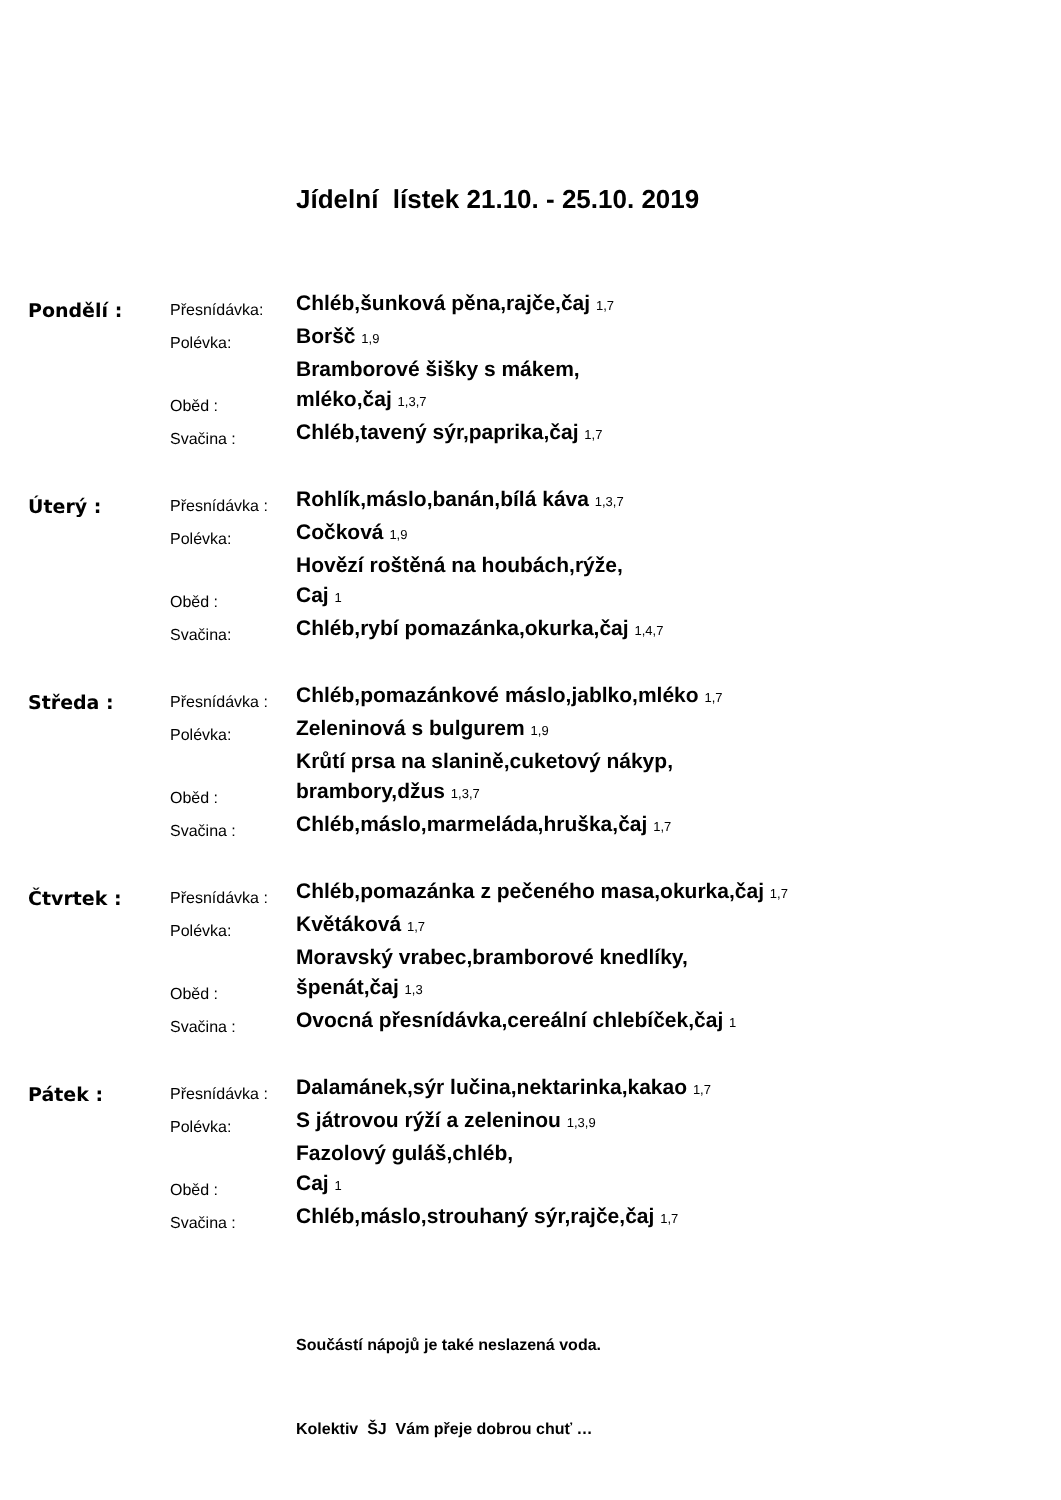Jídelní lístek 21.10. - 25.10. 2019
Pondělí :
Přesnídávka:
Chléb,šunková pěna,rajče,čaj 1,7
Polévka:
Boršč 1,9
Oběd :
Bramborové šišky s mákem,
mléko,čaj 1,3,7
Svačina :
Chléb,tavený sýr,paprika,čaj 1,7
Úterý :
Přesnídávka :
Rohlík,máslo,banán,bílá káva 1,3,7
Polévka:
Cočková 1,9
Oběd :
Hovězí roštěná na houbách,rýže,
Caj 1
Svačina:
Chléb,rybí pomazánka,okurka,čaj 1,4,7
Středa :
Přesnídávka :
Chléb,pomazánkové máslo,jablko,mléko 1,7
Polévka:
Zeleninová s bulgurem 1,9
Oběd :
Krůtí prsa na slanině,cuketový nákyp,
brambory,džus 1,3,7
Svačina :
Chléb,máslo,marmeláda,hruška,čaj 1,7
Čtvrtek :
Přesnídávka :
Chléb,pomazánka z pečeného masa,okurka,čaj 1,7
Polévka:
Květáková 1,7
Oběd :
Moravský vrabec,bramborové knedlíky,
špenát,čaj 1,3
Svačina :
Ovocná přesnídávka,cereální chlebíček,čaj 1
Pátek :
Přesnídávka :
Dalamánek,sýr lučina,nektarinka,kakao 1,7
Polévka:
S játrovou rýží a zeleninou 1,3,9
Oběd :
Fazolový guláš,chléb,
Caj 1
Svačina :
Chléb,máslo,strouhaný sýr,rajče,čaj 1,7
Součástí nápojů je také neslazená voda.
Kolektiv ŠJ Vám přeje dobrou chuť …